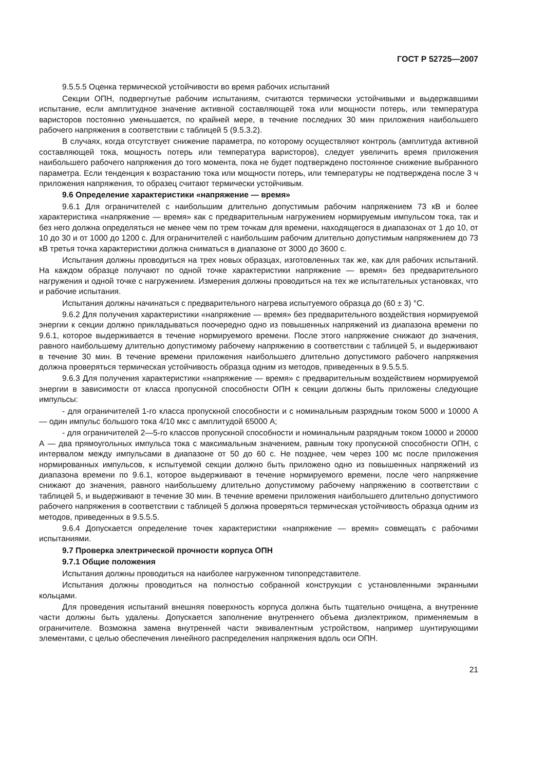ГОСТ Р 52725—2007
9.5.5.5 Оценка термической устойчивости во время рабочих испытаний
Секции ОПН, подвергнутые рабочим испытаниям, считаются термически устойчивыми и выдержавшими испытание, если амплитудное значение активной составляющей тока или мощности потерь, или температура варисторов постоянно уменьшается, по крайней мере, в течение последних 30 мин приложения наибольшего рабочего напряжения в соответствии с таблицей 5 (9.5.3.2).
В случаях, когда отсутствует снижение параметра, по которому осуществляют контроль (амплитуда активной составляющей тока, мощность потерь или температура варисторов), следует увеличить время приложения наибольшего рабочего напряжения до того момента, пока не будет подтверждено постоянное снижение выбранного параметра. Если тенденция к возрастанию тока или мощности потерь, или температуры не подтверждена после 3 ч приложения напряжения, то образец считают термически устойчивым.
9.6 Определение характеристики «напряжение — время»
9.6.1 Для ограничителей с наибольшим длительно допустимым рабочим напряжением 73 кВ и более характеристика «напряжение — время» как с предварительным нагружением нормируемым импульсом тока, так и без него должна определяться не менее чем по трем точкам для времени, находящегося в диапазонах от 1 до 10, от 10 до 30 и от 1000 до 1200 с. Для ограничителей с наибольшим рабочим длительно допустимым напряжением до 73 кВ третья точка характеристики должна сниматься в диапазоне от 3000 до 3600 с.
Испытания должны проводиться на трех новых образцах, изготовленных так же, как для рабочих испытаний. На каждом образце получают по одной точке характеристики напряжение — время» без предварительного нагружения и одной точке с нагружением. Измерения должны проводиться на тех же испытательных установках, что и рабочие испытания.
Испытания должны начинаться с предварительного нагрева испытуемого образца до (60 ± 3) °С.
9.6.2 Для получения характеристики «напряжение — время» без предварительного воздействия нормируемой энергии к секции должно прикладываться поочередно одно из повышенных напряжений из диапазона времени по 9.6.1, которое выдерживается в течение нормируемого времени. После этого напряжение снижают до значения, равного наибольшему длительно допустимому рабочему напряжению в соответствии с таблицей 5, и выдерживают в течение 30 мин. В течение времени приложения наибольшего длительно допустимого рабочего напряжения должна проверяться термическая устойчивость образца одним из методов, приведенных в 9.5.5.5.
9.6.3 Для получения характеристики «напряжение — время» с предварительным воздействием нормируемой энергии в зависимости от класса пропускной способности ОПН к секции должны быть приложены следующие импульсы:
- для ограничителей 1-го класса пропускной способности и с номинальным разрядным током 5000 и 10000 А — один импульс большого тока 4/10 мкс с амплитудой 65000 А;
- для ограничителей 2—5-го классов пропускной способности и номинальным разрядным током 10000 и 20000 А — два прямоугольных импульса тока с максимальным значением, равным току пропускной способности ОПН, с интервалом между импульсами в диапазоне от 50 до 60 с. Не позднее, чем через 100 мс после приложения нормированных импульсов, к испытуемой секции должно быть приложено одно из повышенных напряжений из диапазона времени по 9.6.1, которое выдерживают в течение нормируемого времени, после чего напряжение снижают до значения, равного наибольшему длительно допустимому рабочему напряжению в соответствии с таблицей 5, и выдерживают в течение 30 мин. В течение времени приложения наибольшего длительно допустимого рабочего напряжения в соответствии с таблицей 5 должна проверяться термическая устойчивость образца одним из методов, приведенных в 9.5.5.5.
9.6.4 Допускается определение точек характеристики «напряжение — время» совмещать с рабочими испытаниями.
9.7 Проверка электрической прочности корпуса ОПН
9.7.1 Общие положения
Испытания должны проводиться на наиболее нагруженном типопредставителе.
Испытания должны проводиться на полностью собранной конструкции с установленными экранными кольцами.
Для проведения испытаний внешняя поверхность корпуса должна быть тщательно очищена, а внутренние части должны быть удалены. Допускается заполнение внутреннего объема диэлектриком, применяемым в ограничителе. Возможна замена внутренней части эквивалентным устройством, например шунтирующими элементами, с целью обеспечения линейного распределения напряжения вдоль оси ОПН.
21